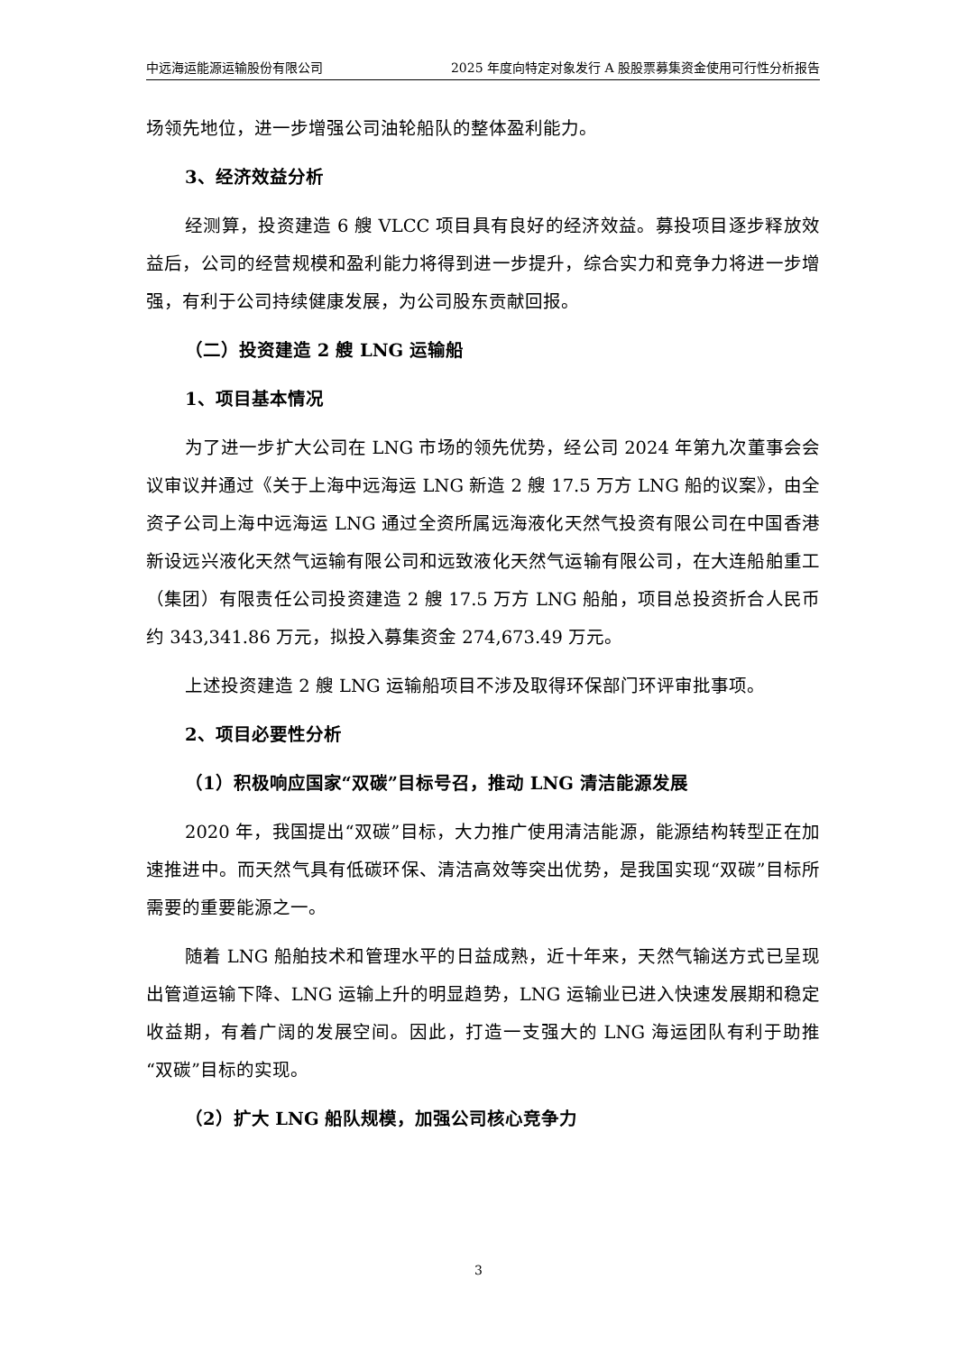中远海运能源运输股份有限公司 2025 年度向特定对象发行 A 股股票募集资金使用可行性分析报告
场领先地位，进一步增强公司油轮船队的整体盈利能力。
3、经济效益分析
经测算，投资建造 6 艘 VLCC 项目具有良好的经济效益。募投项目逐步释放效益后，公司的经营规模和盈利能力将得到进一步提升，综合实力和竞争力将进一步增强，有利于公司持续健康发展，为公司股东贡献回报。
（二）投资建造 2 艘 LNG 运输船
1、项目基本情况
为了进一步扩大公司在 LNG 市场的领先优势，经公司 2024 年第九次董事会会议审议并通过《关于上海中远海运 LNG 新造 2 艘 17.5 万方 LNG 船的议案》，由全资子公司上海中远海运 LNG 通过全资所属远海液化天然气投资有限公司在中国香港新设远兴液化天然气运输有限公司和远致液化天然气运输有限公司，在大连船舶重工（集团）有限责任公司投资建造 2 艘 17.5 万方 LNG 船舶，项目总投资折合人民币约 343,341.86 万元，拟投入募集资金 274,673.49 万元。
上述投资建造 2 艘 LNG 运输船项目不涉及取得环保部门环评审批事项。
2、项目必要性分析
（1）积极响应国家“双碳”目标号召，推动 LNG 清洁能源发展
2020 年，我国提出“双碳”目标，大力推广使用清洁能源，能源结构转型正在加速推进中。而天然气具有低碳环保、清洁高效等突出优势，是我国实现“双碳”目标所需要的重要能源之一。
随着 LNG 船舶技术和管理水平的日益成熟，近十年来，天然气输送方式已呈现出管道运输下降、LNG 运输上升的明显趋势，LNG 运输业已进入快速发展期和稳定收益期，有着广阔的发展空间。因此，打造一支强大的 LNG 海运团队有利于助推“双碳”目标的实现。
（2）扩大 LNG 船队规模，加强公司核心竞争力
3